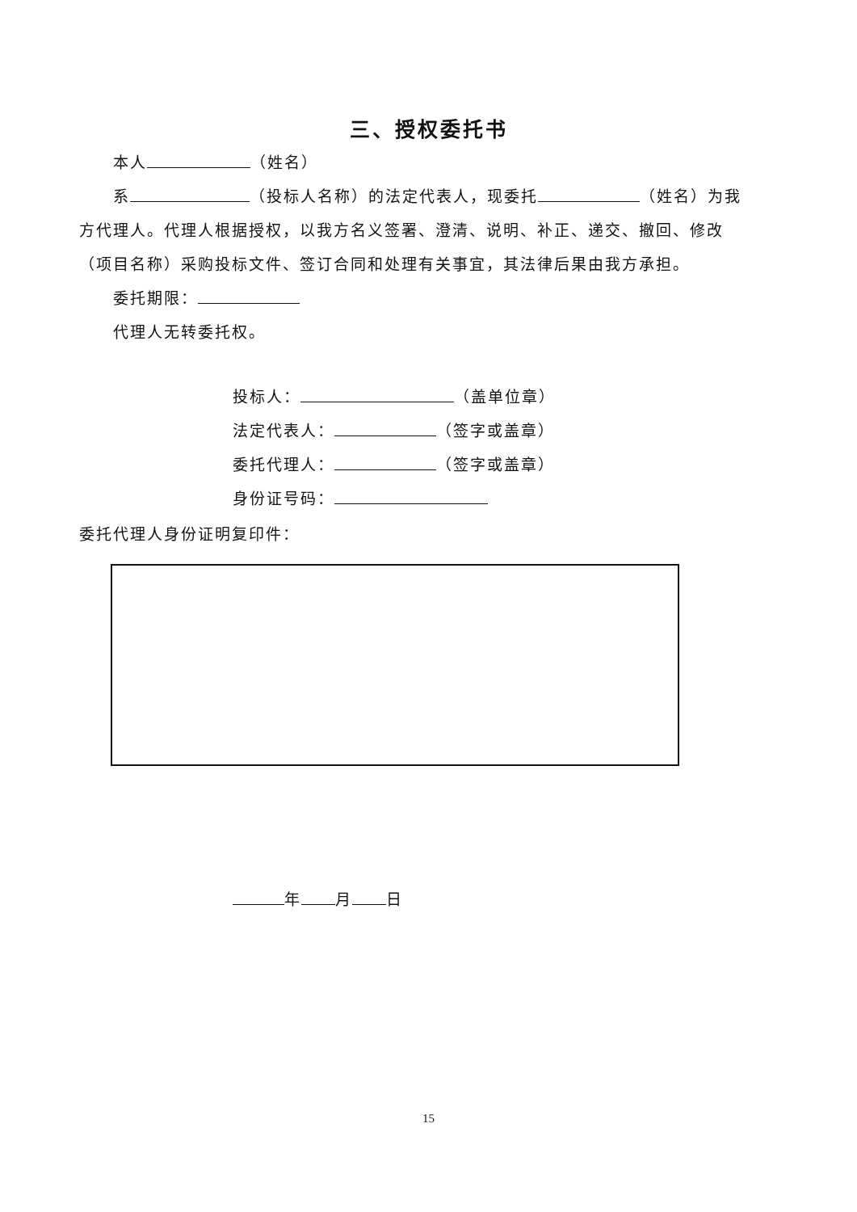三、授权委托书
本人 （姓名）
系 （投标人名称）的法定代表人，现委托 （姓名）为我方代理人。代理人根据授权，以我方名义签署、澄清、说明、补正、递交、撤回、修改（项目名称）采购投标文件、签订合同和处理有关事宜，其法律后果由我方承担。
委托期限：
代理人无转委托权。
投标人： （盖单位章）
法定代表人： （签字或盖章）
委托代理人： （签字或盖章）
身份证号码：
委托代理人身份证明复印件：
年 月 日
15